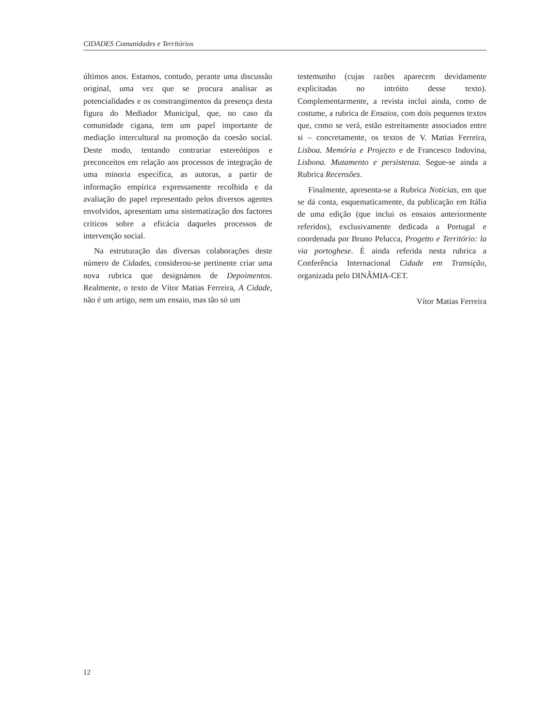CIDADES Comunidades e Territórios
últimos anos. Estamos, contudo, perante uma discussão original, uma vez que se procura analisar as potencialidades e os constrangimentos da presença desta figura do Mediador Municipal, que, no caso da comunidade cigana, tem um papel importante de mediação intercultural na promoção da coesão social. Deste modo, tentando contrariar estereótipos e preconceitos em relação aos processos de integração de uma minoria específica, as autoras, a partir de informação empírica expressamente recolhida e da avaliação do papel representado pelos diversos agentes envolvidos, apresentam uma sistematização dos factores críticos sobre a eficácia daqueles processos de intervenção social.
Na estruturação das diversas colaborações deste número de Cidades, considerou-se pertinente criar uma nova rubrica que designámos de Depoimentos. Realmente, o texto de Vítor Matias Ferreira, A Cidade, não é um artigo, nem um ensaio, mas tão só um
testemunho (cujas razões aparecem devidamente explicitadas no intróito desse texto). Complementarmente, a revista inclui ainda, como de costume, a rubrica de Ensaios, com dois pequenos textos que, como se verá, estão estreitamente associados entre si – concretamente, os textos de V. Matias Ferreira, Lisboa. Memória e Projecto e de Francesco Indovina, Lisbona. Mutamento e persistenza. Segue-se ainda a Rubrica Recensões.
Finalmente, apresenta-se a Rubrica Notícias, em que se dá conta, esquematicamente, da publicação em Itália de uma edição (que inclui os ensaios anteriormente referidos), exclusivamente dedicada a Portugal e coordenada por Bruno Pelucca, Progetto e Território: la via portoghese. É ainda referida nesta rubrica a Conferência Internacional Cidade em Transição, organizada pelo DINÂMIA-CET.
Vítor Matias Ferreira
12